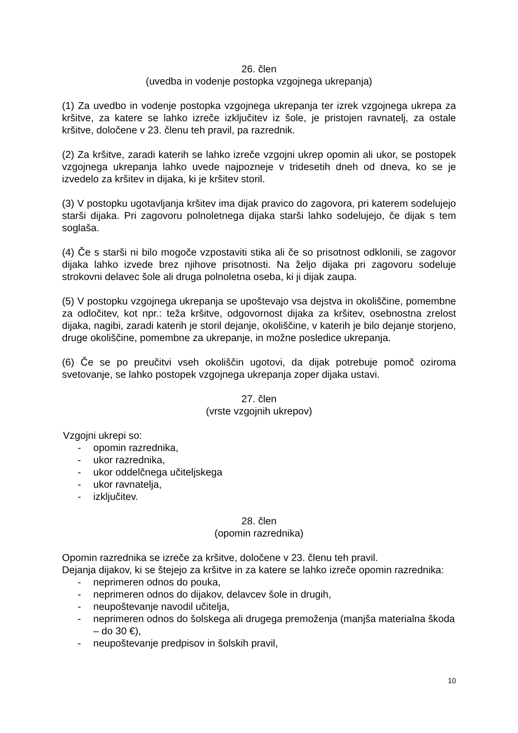26. člen
(uvedba in vodenje postopka vzgojnega ukrepanja)
(1) Za uvedbo in vodenje postopka vzgojnega ukrepanja ter izrek vzgojnega ukrepa za kršitve, za katere se lahko izreče izključitev iz šole, je pristojen ravnatelj, za ostale kršitve, določene v 23. členu teh pravil, pa razrednik.
(2) Za kršitve, zaradi katerih se lahko izreče vzgojni ukrep opomin ali ukor, se postopek vzgojnega ukrepanja lahko uvede najpozneje v tridesetih dneh od dneva, ko se je izvedelo za kršitev in dijaka, ki je kršitev storil.
(3) V postopku ugotavljanja kršitev ima dijak pravico do zagovora, pri katerem sodelujejo starši dijaka. Pri zagovoru polnoletnega dijaka starši lahko sodelujejo, če dijak s tem soglaša.
(4) Če s starši ni bilo mogoče vzpostaviti stika ali če so prisotnost odklonili, se zagovor dijaka lahko izvede brez njihove prisotnosti. Na željo dijaka pri zagovoru sodeluje strokovni delavec šole ali druga polnoletna oseba, ki ji dijak zaupa.
(5) V postopku vzgojnega ukrepanja se upoštevajo vsa dejstva in okoliščine, pomembne za odločitev, kot npr.: teža kršitve, odgovornost dijaka za kršitev, osebnostna zrelost dijaka, nagibi, zaradi katerih je storil dejanje, okoliščine, v katerih je bilo dejanje storjeno, druge okoliščine, pomembne za ukrepanje, in možne posledice ukrepanja.
(6) Če se po preučitvi vseh okoliščin ugotovi, da dijak potrebuje pomoč oziroma svetovanje, se lahko postopek vzgojnega ukrepanja zoper dijaka ustavi.
27. člen
(vrste vzgojnih ukrepov)
Vzgojni ukrepi so:
- opomin razrednika,
- ukor razrednika,
- ukor oddelčnega učiteljskega
- ukor ravnatelja,
- izključitev.
28. člen
(opomin razrednika)
Opomin razrednika se izreče za kršitve, določene v 23. členu teh pravil.
Dejanja dijakov, ki se štejejo za kršitve in za katere se lahko izreče opomin razrednika:
- neprimeren odnos do pouka,
- neprimeren odnos do dijakov, delavcev šole in drugih,
- neupoštevanje navodil učitelja,
- neprimeren odnos do šolskega ali drugega premoženja (manjša materialna škoda – do 30 €),
- neupoštevanje predpisov in šolskih pravil,
10